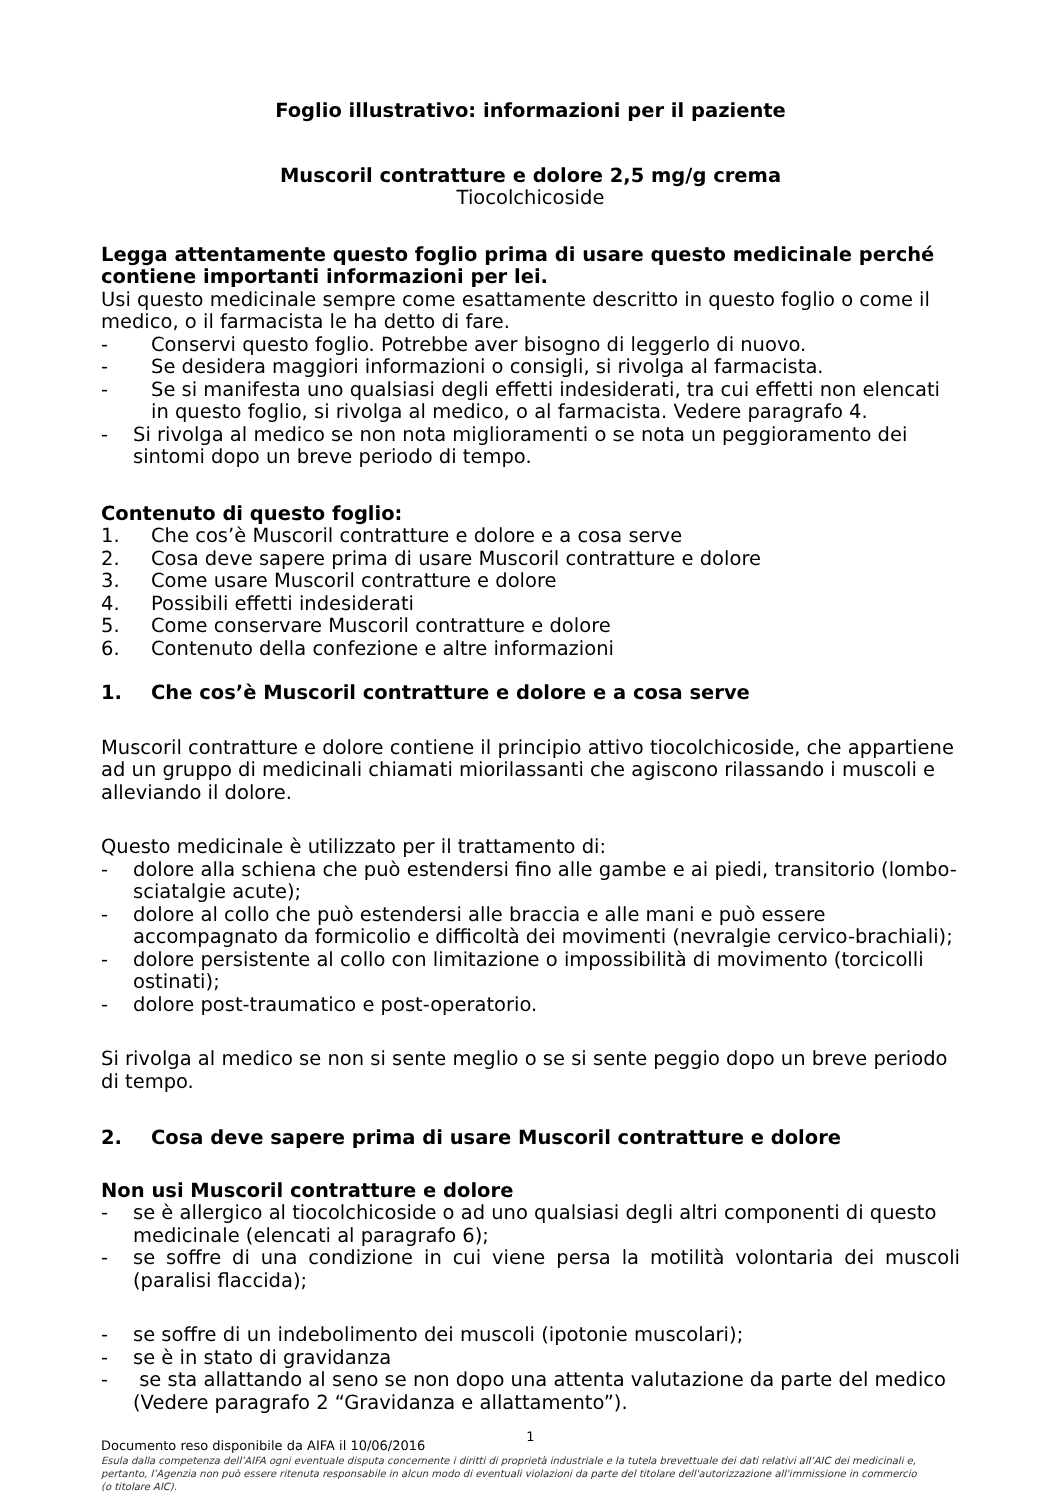Foglio illustrativo: informazioni per il paziente
Muscoril contratture e dolore 2,5 mg/g crema
Tiocolchicoside
Legga attentamente questo foglio prima di usare questo medicinale perché contiene importanti informazioni per lei.
Usi questo medicinale sempre come esattamente descritto in questo foglio o come il medico, o il farmacista le ha detto di fare.
- Conservi questo foglio. Potrebbe aver bisogno di leggerlo di nuovo.
- Se desidera maggiori informazioni o consigli, si rivolga al farmacista.
- Se si manifesta uno qualsiasi degli effetti indesiderati, tra cui effetti non elencati in questo foglio, si rivolga al medico, o al farmacista. Vedere paragrafo 4.
- Si rivolga al medico se non nota miglioramenti o se nota un peggioramento dei sintomi dopo un breve periodo di tempo.
Contenuto di questo foglio:
1. Che cos’è Muscoril contratture e dolore e a cosa serve
2. Cosa deve sapere prima di usare Muscoril contratture e dolore
3. Come usare Muscoril contratture e dolore
4. Possibili effetti indesiderati
5. Come conservare Muscoril contratture e dolore
6. Contenuto della confezione e altre informazioni
1. Che cos’è Muscoril contratture e dolore e a cosa serve
Muscoril contratture e dolore contiene il principio attivo tiocolchicoside, che appartiene ad un gruppo di medicinali chiamati miorilassanti che agiscono rilassando i muscoli e alleviando il dolore.
Questo medicinale è utilizzato per il trattamento di:
- dolore alla schiena che può estendersi fino alle gambe e ai piedi, transitorio (lombo-sciatalgie acute);
- dolore al collo che può estendersi alle braccia e alle mani e può essere accompagnato da formicolio e difficoltà dei movimenti (nevralgie cervico-brachiali);
- dolore persistente al collo con limitazione o impossibilità di movimento (torcicolli ostinati);
- dolore post-traumatico e post-operatorio.
Si rivolga al medico se non si sente meglio o se si sente peggio dopo un breve periodo di tempo.
2. Cosa deve sapere prima di usare Muscoril contratture e dolore
Non usi Muscoril contratture e dolore
- se è allergico al tiocolchicoside o ad uno qualsiasi degli altri componenti di questo medicinale (elencati al paragrafo 6);
- se soffre di una condizione in cui viene persa la motilità volontaria dei muscoli (paralisi flaccida);
- se soffre di un indebolimento dei muscoli (ipotonie muscolari);
- se è in stato di gravidanza
- se sta allattando al seno se non dopo una attenta valutazione da parte del medico (Vedere paragrafo 2 “Gravidanza e allattamento”).
1
Documento reso disponibile da AIFA il 10/06/2016
Esula dalla competenza dell’AIFA ogni eventuale disputa concernente i diritti di proprietà industriale e la tutela brevettuale dei dati relativi all’AIC dei medicinali e, pertanto, l’Agenzia non può essere ritenuta responsabile in alcun modo di eventuali violazioni da parte del titolare dell'autorizzazione all'immissione in commercio (o titolare AIC).
​